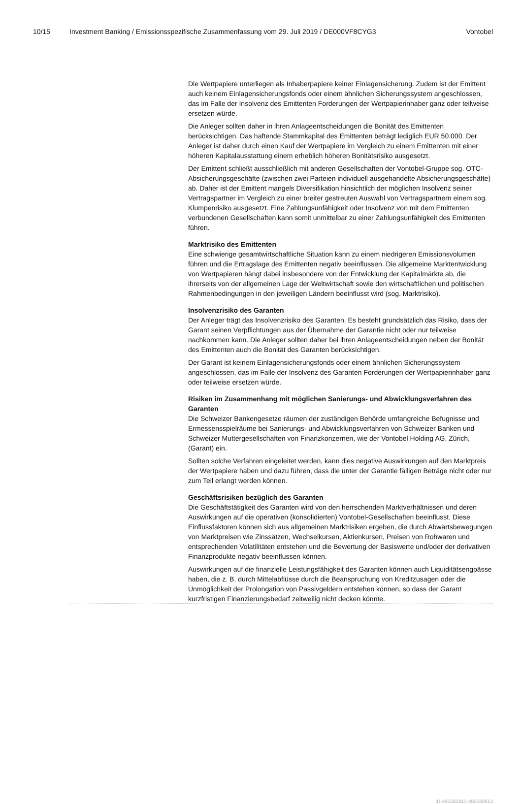10/15 Investment Banking / Emissionsspezifische Zusammenfassung vom 29. Juli 2019 / DE000VF8CYG3 Vontobel
Die Wertpapiere unterliegen als Inhaberpapiere keiner Einlagensicherung. Zudem ist der Emittent auch keinem Einlagensicherungsfonds oder einem ähnlichen Sicherungs­system angeschlossen, das im Falle der Insolvenz des Emittenten Forderungen der Wertpapierinhaber ganz oder teilweise ersetzen würde.
Die Anleger sollten daher in ihren Anlageentscheidungen die Bonität des Emittenten berücksichtigen. Das haftende Stammkapital des Emittenten beträgt lediglich EUR 50.000. Der Anleger ist daher durch einen Kauf der Wertpapiere im Vergleich zu einem Emittenten mit einer höheren Kapitalausstattung einem erheblich höheren Bonitätsrisi­ko ausgesetzt.
Der Emittent schließt ausschließlich mit anderen Gesellschaften der Vontobel-Gruppe sog. OTC-Absicherungsgeschäfte (zwischen zwei Parteien individuell ausgehandelte Absicherungsgeschäfte) ab. Daher ist der Emittent mangels Diversifikation hinsichtlich der möglichen Insolvenz seiner Vertragspartner im Vergleich zu einer breiter gestreu­ten Auswahl von Vertragspartnern einem sog. Klumpenrisiko ausgesetzt. Eine Zah­lungsunfähigkeit oder Insolvenz von mit dem Emittenten verbundenen Gesellschaften kann somit unmittelbar zu einer Zahlungsunfähigkeit des Emittenten führen.
Marktrisiko des Emittenten
Eine schwierige gesamtwirtschaftliche Situation kann zu einem niedrigeren Emissions­volumen führen und die Ertragslage des Emittenten negativ beeinflussen. Die allgemei­ne Marktentwicklung von Wertpapieren hängt dabei insbesondere von der Entwick­lung der Kapitalmärkte ab, die ihrerseits von der allgemeinen Lage der Weltwirtschaft sowie den wirtschaftlichen und politischen Rahmenbedingungen in den jeweiligen Ländern beeinflusst wird (sog. Marktrisiko).
Insolvenzrisiko des Garanten
Der Anleger trägt das Insolvenzrisiko des Garanten. Es besteht grundsätzlich das Risi­ko, dass der Garant seinen Verpflichtungen aus der Übernahme der Garantie nicht oder nur teilweise nachkommen kann. Die Anleger sollten daher bei ihren Anlageent­scheidungen neben der Bonität des Emittenten auch die Bonität des Garanten berück­sichtigen.
Der Garant ist keinem Einlagensicherungsfonds oder einem ähnlichen Sicherungssys­tem angeschlossen, das im Falle der Insolvenz des Garanten Forderungen der Wertpa­pierinhaber ganz oder teilweise ersetzen würde.
Risiken im Zusammenhang mit möglichen Sanierungs- und Abwicklungsverfahren des Garanten
Die Schweizer Bankengesetze räumen der zuständigen Behörde umfangreiche Befug­nisse und Ermessensspielräume bei Sanierungs- und Abwicklungsverfahren von Schweizer Banken und Schweizer Muttergesellschaften von Finanzkonzernen, wie der Vontobel Holding AG, Zürich, (Garant) ein.
Sollten solche Verfahren eingeleitet werden, kann dies negative Auswirkungen auf den Marktpreis der Wertpapiere haben und dazu führen, dass die unter der Garantie fälli­gen Beträge nicht oder nur zum Teil erlangt werden können.
Geschäftsrisiken bezüglich des Garanten
Die Geschäftstätigkeit des Garanten wird von den herrschenden Marktverhältnissen und deren Auswirkungen auf die operativen (konsolidierten) Vontobel-Gesellschaften beeinflusst. Diese Einflussfaktoren können sich aus allgemeinen Marktrisiken ergeben, die durch Abwärtsbewegungen von Marktpreisen wie Zinssätzen, Wechselkursen, Ak­tienkursen, Preisen von Rohwaren und entsprechenden Volatilitäten entstehen und die Bewertung der Basiswerte und/oder der derivativen Finanzprodukte negativ beeinflus­sen können.
Auswirkungen auf die finanzielle Leistungsfähigkeit des Garanten können auch Liqui­ditätsengpässe haben, die z. B. durch Mittelabflüsse durch die Beanspruchung von Kreditzusagen oder die Unmöglichkeit der Prolongation von Passivgeldern entstehen können, so dass der Garant kurzfristigen Finanzierungsbedarf zeitweilig nicht decken könnte.
ID-480582613-480582613